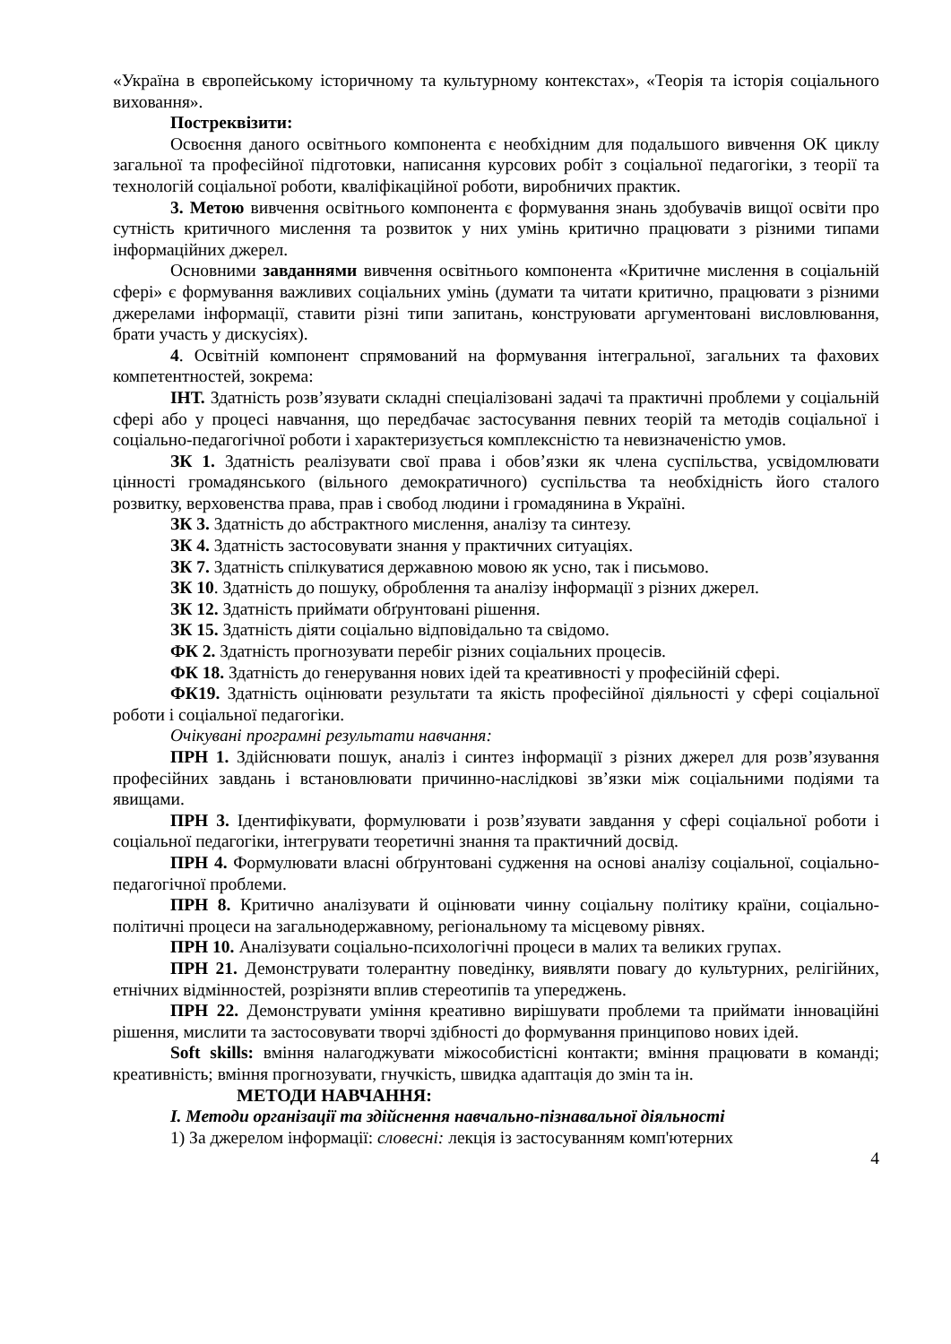«Україна в європейському історичному та культурному контекстах», «Теорія та історія соціального виховання».
Постреквізити:
Освоєння даного освітнього компонента є необхідним для подальшого вивчення ОК циклу загальної та професійної підготовки, написання курсових робіт з соціальної педагогіки, з теорії та технологій соціальної роботи, кваліфікаційної роботи, виробничих практик.
3. Метою вивчення освітнього компонента є формування знань здобувачів вищої освіти про сутність критичного мислення та розвиток у них умінь критично працювати з різними типами інформаційних джерел.
Основними завданнями вивчення освітнього компонента «Критичне мислення в соціальній сфері» є формування важливих соціальних умінь (думати та читати критично, працювати з різними джерелами інформації, ставити різні типи запитань, конструювати аргументовані висловлювання, брати участь у дискусіях).
4. Освітній компонент спрямований на формування інтегральної, загальних та фахових компетентностей, зокрема:
ІНТ. Здатність розв’язувати складні спеціалізовані задачі та практичні проблеми у соціальній сфері або у процесі навчання, що передбачає застосування певних теорій та методів соціальної і соціально-педагогічної роботи і характеризується комплексністю та невизначеністю умов.
ЗК 1. Здатність реалізувати свої права і обов’язки як члена суспільства, усвідомлювати цінності громадянського (вільного демократичного) суспільства та необхідність його сталого розвитку, верховенства права, прав і свобод людини і громадянина в Україні.
ЗК 3. Здатність до абстрактного мислення, аналізу та синтезу.
ЗК 4. Здатність застосовувати знання у практичних ситуаціях.
ЗК 7. Здатність спілкуватися державною мовою як усно, так і письмово.
ЗК 10. Здатність до пошуку, оброблення та аналізу інформації з різних джерел.
ЗК 12. Здатність приймати обґрунтовані рішення.
ЗК 15. Здатність діяти соціально відповідально та свідомо.
ФК 2. Здатність прогнозувати перебіг різних соціальних процесів.
ФК 18. Здатність до генерування нових ідей та креативності у професійній сфері.
ФК19. Здатність оцінювати результати та якість професійної діяльності у сфері соціальної роботи і соціальної педагогіки.
Очікувані програмні результати навчання:
ПРН 1. Здійснювати пошук, аналіз і синтез інформації з різних джерел для розв’язування професійних завдань і встановлювати причинно-наслідкові зв’язки між соціальними подіями та явищами.
ПРН 3. Ідентифікувати, формулювати і розв’язувати завдання у сфері соціальної роботи і соціальної педагогіки, інтегрувати теоретичні знання та практичний досвід.
ПРН 4. Формулювати власні обґрунтовані судження на основі аналізу соціальної, соціально-педагогічної проблеми.
ПРН 8. Критично аналізувати й оцінювати чинну соціальну політику країни, соціально-політичні процеси на загальнодержавному, регіональному та місцевому рівнях.
ПРН 10. Аналізувати соціально-психологічні процеси в малих та великих групах.
ПРН 21. Демонструвати толерантну поведінку, виявляти повагу до культурних, релігійних, етнічних відмінностей, розрізняти вплив стереотипів та упереджень.
ПРН 22. Демонструвати уміння креативно вирішувати проблеми та приймати інноваційні рішення, мислити та застосовувати творчі здібності до формування принципово нових ідей.
Soft skills: вміння налагоджувати міжособистісні контакти; вміння працювати в команді; креативність; вміння прогнозувати, гнучкість, швидка адаптація до змін та ін.
МЕТОДИ НАВЧАННЯ:
І. Методи організації та здійснення навчально-пізнавальної діяльності
1) За джерелом інформації: словесні: лекція із застосуванням комп'ютерних
4